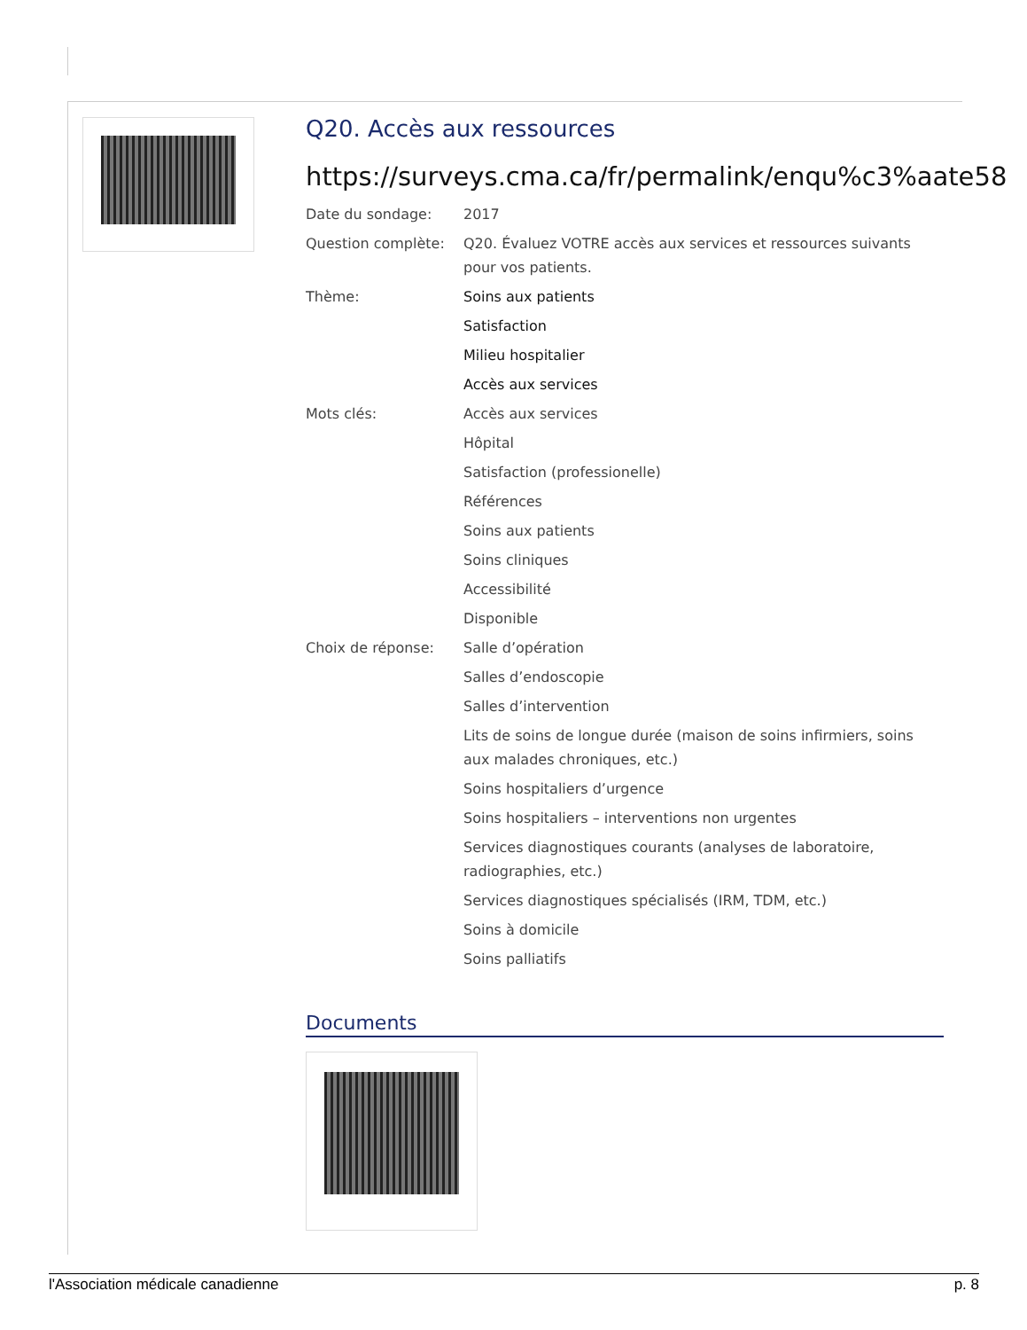Q20. Accès aux ressources
https://surveys.cma.ca/fr/permalink/enqu%c3%aate58
Date du sondage: 2017
Question complète: Q20. Évaluez VOTRE accès aux services et ressources suivants pour vos patients.
Thème: Soins aux patients
Satisfaction
Milieu hospitalier
Accès aux services
Mots clés: Accès aux services
Hôpital
Satisfaction (professionelle)
Références
Soins aux patients
Soins cliniques
Accessibilité
Disponible
Choix de réponse: Salle d’opération
Salles d’endoscopie
Salles d’intervention
Lits de soins de longue durée (maison de soins infirmiers, soins aux malades chroniques, etc.)
Soins hospitaliers d’urgence
Soins hospitaliers – interventions non urgentes
Services diagnostiques courants (analyses de laboratoire, radiographies, etc.)
Services diagnostiques spécialisés (IRM, TDM, etc.)
Soins à domicile
Soins palliatifs
Documents
l'Association médicale canadienne p. 8